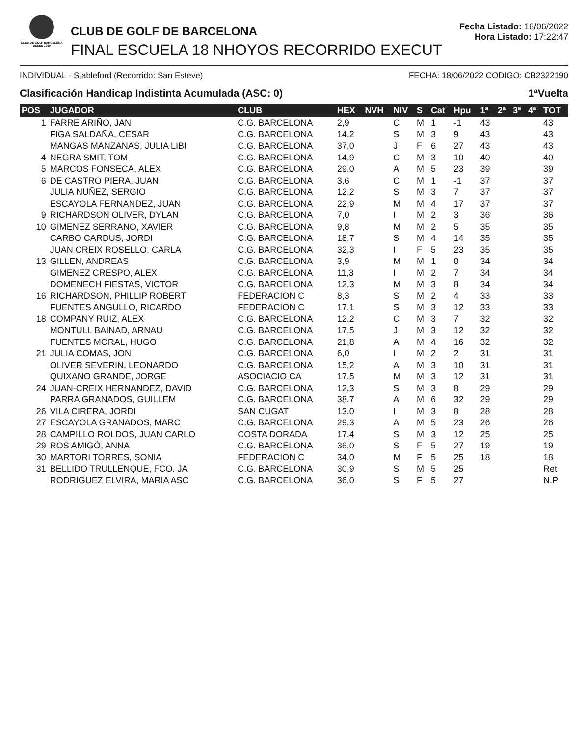CLUB DE GOLF BARCELONA
DESDE 1989
CLUB DE GOLF DE BARCELONA
FINAL ESCUELA 18 NHOYOS RECORRIDO EXECUT
Fecha Listado: 18/06/2022
Hora Listado: 17:22:47
INDIVIDUAL - Stableford (Recorrido: San Esteve) FECHA: 18/06/2022 CODIGO: CB2322190
Clasificación Handicap Indistinta Acumulada (ASC: 0) 1ªVuelta
| POS | JUGADOR | CLUB | HEX | NVH | NIV | S | Cat | Hpu | 1ª | 2ª | 3ª | 4ª | TOT |
| --- | --- | --- | --- | --- | --- | --- | --- | --- | --- | --- | --- | --- | --- |
| 1 | FARRE ARIÑO, JAN | C.G. BARCELONA | 2,9 | | C | M | 1 | -1 | 43 | | | | 43 |
| | FIGA SALDAÑA, CESAR | C.G. BARCELONA | 14,2 | | S | M | 3 | 9 | 43 | | | | 43 |
| | MANGAS MANZANAS, JULIA LIBI | C.G. BARCELONA | 37,0 | | J | F | 6 | 27 | 43 | | | | 43 |
| 4 | NEGRA SMIT, TOM | C.G. BARCELONA | 14,9 | | C | M | 3 | 10 | 40 | | | | 40 |
| 5 | MARCOS FONSECA, ALEX | C.G. BARCELONA | 29,0 | | A | M | 5 | 23 | 39 | | | | 39 |
| 6 | DE CASTRO PIERA, JUAN | C.G. BARCELONA | 3,6 | | C | M | 1 | -1 | 37 | | | | 37 |
| | JULIA NUÑEZ, SERGIO | C.G. BARCELONA | 12,2 | | S | M | 3 | 7 | 37 | | | | 37 |
| | ESCAYOLA FERNANDEZ, JUAN | C.G. BARCELONA | 22,9 | | M | M | 4 | 17 | 37 | | | | 37 |
| 9 | RICHARDSON OLIVER, DYLAN | C.G. BARCELONA | 7,0 | | I | M | 2 | 3 | 36 | | | | 36 |
| 10 | GIMENEZ SERRANO, XAVIER | C.G. BARCELONA | 9,8 | | M | M | 2 | 5 | 35 | | | | 35 |
| | CARBO CARDUS, JORDI | C.G. BARCELONA | 18,7 | | S | M | 4 | 14 | 35 | | | | 35 |
| | JUAN CREIX ROSELLO, CARLA | C.G. BARCELONA | 32,3 | | I | F | 5 | 23 | 35 | | | | 35 |
| 13 | GILLEN, ANDREAS | C.G. BARCELONA | 3,9 | | M | M | 1 | 0 | 34 | | | | 34 |
| | GIMENEZ CRESPO, ALEX | C.G. BARCELONA | 11,3 | | I | M | 2 | 7 | 34 | | | | 34 |
| | DOMENECH FIESTAS, VICTOR | C.G. BARCELONA | 12,3 | | M | M | 3 | 8 | 34 | | | | 34 |
| 16 | RICHARDSON, PHILLIP ROBERT | FEDERACION C | 8,3 | | S | M | 2 | 4 | 33 | | | | 33 |
| | FUENTES ANGULLO, RICARDO | FEDERACION C | 17,1 | | S | M | 3 | 12 | 33 | | | | 33 |
| 18 | COMPANY RUIZ, ALEX | C.G. BARCELONA | 12,2 | | C | M | 3 | 7 | 32 | | | | 32 |
| | MONTULL BAINAD, ARNAU | C.G. BARCELONA | 17,5 | | J | M | 3 | 12 | 32 | | | | 32 |
| | FUENTES MORAL, HUGO | C.G. BARCELONA | 21,8 | | A | M | 4 | 16 | 32 | | | | 32 |
| 21 | JULIA COMAS, JON | C.G. BARCELONA | 6,0 | | I | M | 2 | 2 | 31 | | | | 31 |
| | OLIVER SEVERIN, LEONARDO | C.G. BARCELONA | 15,2 | | A | M | 3 | 10 | 31 | | | | 31 |
| | QUIXANO GRANDE, JORGE | ASOCIACIO CA | 17,5 | | M | M | 3 | 12 | 31 | | | | 31 |
| 24 | JUAN-CREIX HERNANDEZ, DAVID | C.G. BARCELONA | 12,3 | | S | M | 3 | 8 | 29 | | | | 29 |
| | PARRA GRANADOS, GUILLEM | C.G. BARCELONA | 38,7 | | A | M | 6 | 32 | 29 | | | | 29 |
| 26 | VILA CIRERA, JORDI | SAN CUGAT | 13,0 | | I | M | 3 | 8 | 28 | | | | 28 |
| 27 | ESCAYOLA GRANADOS, MARC | C.G. BARCELONA | 29,3 | | A | M | 5 | 23 | 26 | | | | 26 |
| 28 | CAMPILLO ROLDOS, JUAN CARLO | COSTA DORADA | 17,4 | | S | M | 3 | 12 | 25 | | | | 25 |
| 29 | ROS AMIGÓ, ANNA | C.G. BARCELONA | 36,0 | | S | F | 5 | 27 | 19 | | | | 19 |
| 30 | MARTORI TORRES, SONIA | FEDERACION C | 34,0 | | M | F | 5 | 25 | 18 | | | | 18 |
| 31 | BELLIDO TRULLENQUE, FCO. JA | C.G. BARCELONA | 30,9 | | S | M | 5 | 25 | | | | | Ret |
| | RODRIGUEZ ELVIRA, MARIA ASC | C.G. BARCELONA | 36,0 | | S | F | 5 | 27 | | | | | N.P |